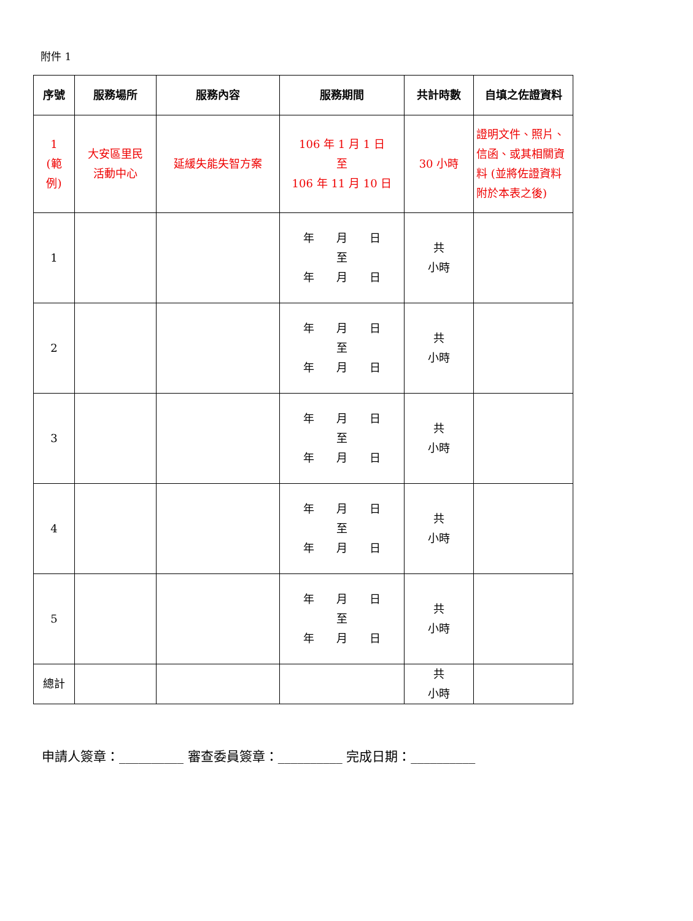附件 1
| 序號 | 服務場所 | 服務內容 | 服務期間 | 共計時數 | 自填之佐證資料 |
| --- | --- | --- | --- | --- | --- |
| 1 (範 例) | 大安區里民 活動中心 | 延緩失能失智方案 | 106 年 1 月 1 日 至 106 年 11 月 10 日 | 30 小時 | 證明文件、照片、信函、或其相關資料 (並將佐證資料附於本表之後) |
| 1 | | | 年 月 日 至 年 月 日 | 共 小時 | |
| 2 | | | 年 月 日 至 年 月 日 | 共 小時 | |
| 3 | | | 年 月 日 至 年 月 日 | 共 小時 | |
| 4 | | | 年 月 日 至 年 月 日 | 共 小時 | |
| 5 | | | 年 月 日 至 年 月 日 | 共 小時 | |
| 總計 | | | | 共 小時 | |
申請人簽章：__________ 審查委員簽章：__________ 完成日期：__________